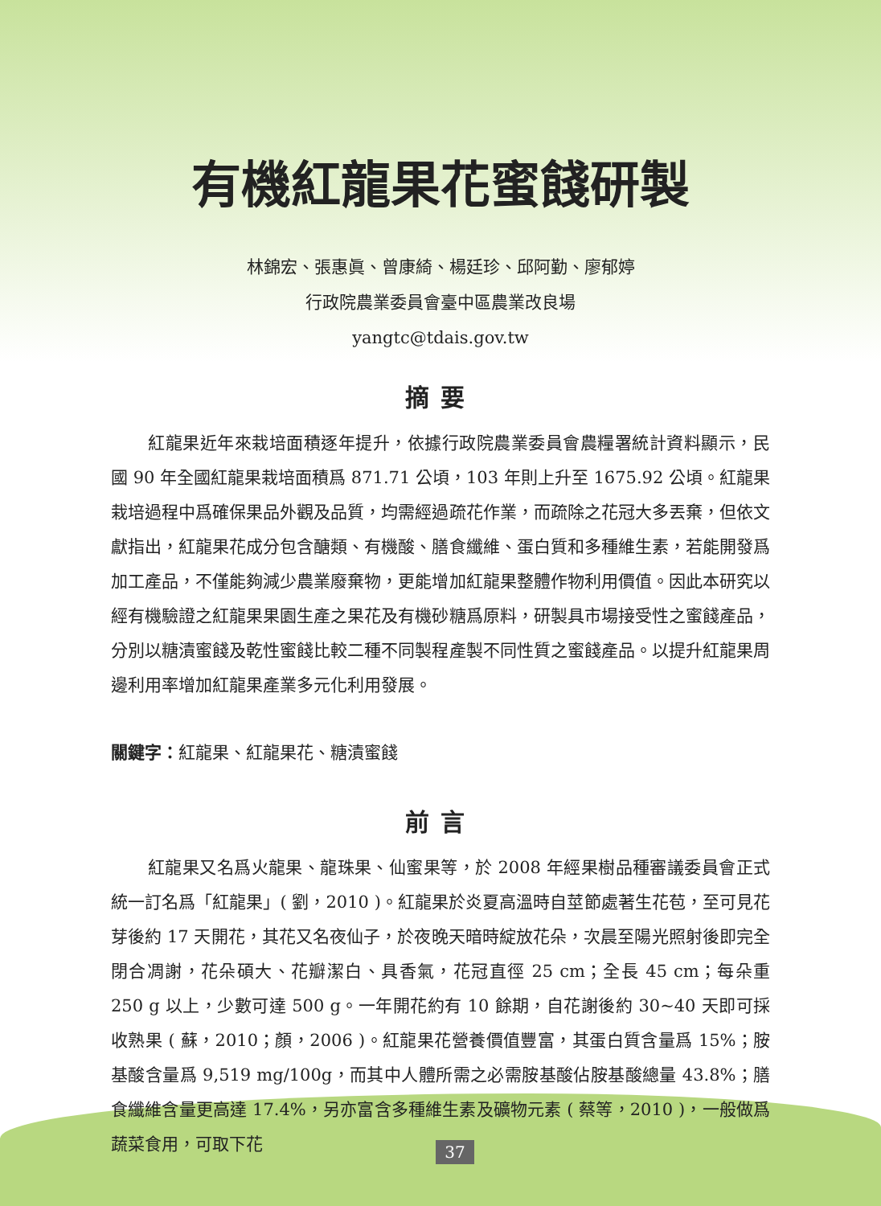有機紅龍果花蜜餞研製
林錦宏、張惠眞、曾康綺、楊廷珍、邱阿勤、廖郁婷
行政院農業委員會臺中區農業改良場
yangtc@tdais.gov.tw
摘要
紅龍果近年來栽培面積逐年提升，依據行政院農業委員會農糧署統計資料顯示，民國 90 年全國紅龍果栽培面積爲 871.71 公頃，103 年則上升至 1675.92 公頃。紅龍果栽培過程中爲確保果品外觀及品質，均需經過疏花作業，而疏除之花冠大多丟棄，但依文獻指出，紅龍果花成分包含醣類、有機酸、膳食纖維、蛋白質和多種維生素，若能開發爲加工產品，不僅能夠減少農業廢棄物，更能增加紅龍果整體作物利用價值。因此本研究以經有機驗證之紅龍果果園生產之果花及有機砂糖爲原料，研製具市場接受性之蜜餞產品，分別以糖漬蜜餞及乾性蜜餞比較二種不同製程產製不同性質之蜜餞產品。以提升紅龍果周邊利用率增加紅龍果產業多元化利用發展。
關鍵字：紅龍果、紅龍果花、糖漬蜜餞
前言
紅龍果又名爲火龍果、龍珠果、仙蜜果等，於 2008 年經果樹品種審議委員會正式統一訂名爲「紅龍果」( 劉，2010 )。紅龍果於炎夏高溫時自莖節處著生花苞，至可見花芽後約 17 天開花，其花又名夜仙子，於夜晚天暗時綻放花朵，次晨至陽光照射後即完全閉合凋謝，花朵碩大、花瓣潔白、具香氣，花冠直徑 25 cm；全長 45 cm；每朵重 250 g 以上，少數可達 500 g。一年開花約有 10 餘期，自花謝後約 30~40 天即可採收熟果 ( 蘇，2010；顏，2006 )。紅龍果花營養價值豐富，其蛋白質含量爲 15%；胺基酸含量爲 9,519 mg/100g，而其中人體所需之必需胺基酸佔胺基酸總量 43.8%；膳食纖維含量更高達 17.4%，另亦富含多種維生素及礦物元素 ( 蔡等，2010 )，一般做爲蔬菜食用，可取下花
37